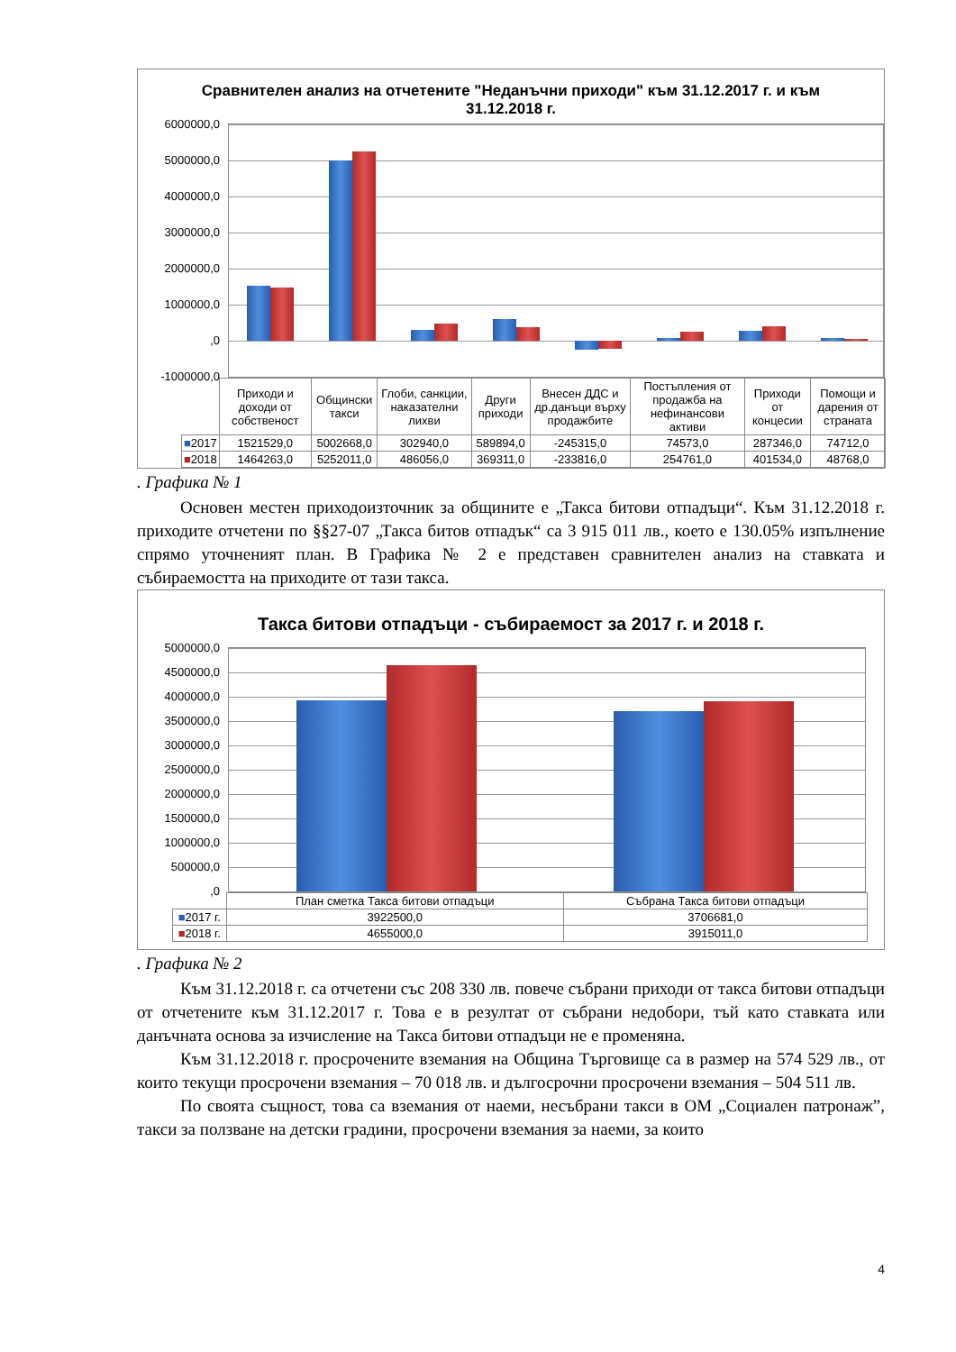Сравнителен анализ на отчетените "Неданъчни приходи" към 31.12.2017 г. и към 31.12.2018 г.
6000000,0
5000000,0
4000000,0
3000000,0
2000000,0
1000000,0
,0
-1000000,0
| | Приходи и доходи от собственост | Общински такси | Глоби, санкции, наказателни лихви | Други приходи | Внесен ДДС и др.данъци върху продажбите | Постъпления от продажба на нефинансови активи | Приходи от концесии | Помощи и дарения от страната |
| ■ 2017 | 1521529,0 | 5002668,0 | 302940,0 | 589894,0 | -245315,0 | 74573,0 | 287346,0 | 74712,0 |
| ■ 2018 | 1464263,0 | 5252011,0 | 486056,0 | 369311,0 | -233816,0 | 254761,0 | 401534,0 | 48768,0 |
. Графика № 1
Основен местен приходоизточник за общините е „Такса битови отпадъци“. Към 31.12.2018 г. приходите отчетени по §§27-07 „Такса битов отпадък“ са 3 915 011 лв., което е 130.05% изпълнение спрямо уточненият план. В Графика № 2 е представен сравнителен анализ на ставката и събираемостта на приходите от тази такса.
Такса битови отпадъци - събираемост за 2017 г. и 2018 г.
5000000,0
4500000,0
4000000,0
3500000,0
3000000,0
2500000,0
2000000,0
1500000,0
1000000,0
500000,0
,0
| | План сметка Такса битови отпадъци | Събрана Такса битови отпадъци |
| ■ 2017 г. | 3922500,0 | 3706681,0 |
| ■ 2018 г. | 4655000,0 | 3915011,0 |
. Графика № 2
Към 31.12.2018 г. са отчетени със 208 330 лв. повече събрани приходи от такса битови отпадъци от отчетените към 31.12.2017 г. Това е в резултат от събрани недобори, тъй като ставката или данъчната основа за изчисление на Такса битови отпадъци не е променяна.
Към 31.12.2018 г. просрочените вземания на Община Търговище са в размер на 574 529 лв., от които текущи просрочени вземания – 70 018 лв. и дългосрочни просрочени вземания – 504 511 лв.
По своята същност, това са вземания от наеми, несъбрани такси в ОМ „Социален патронаж”, такси за ползване на детски градини, просрочени вземания за наеми, за които
4